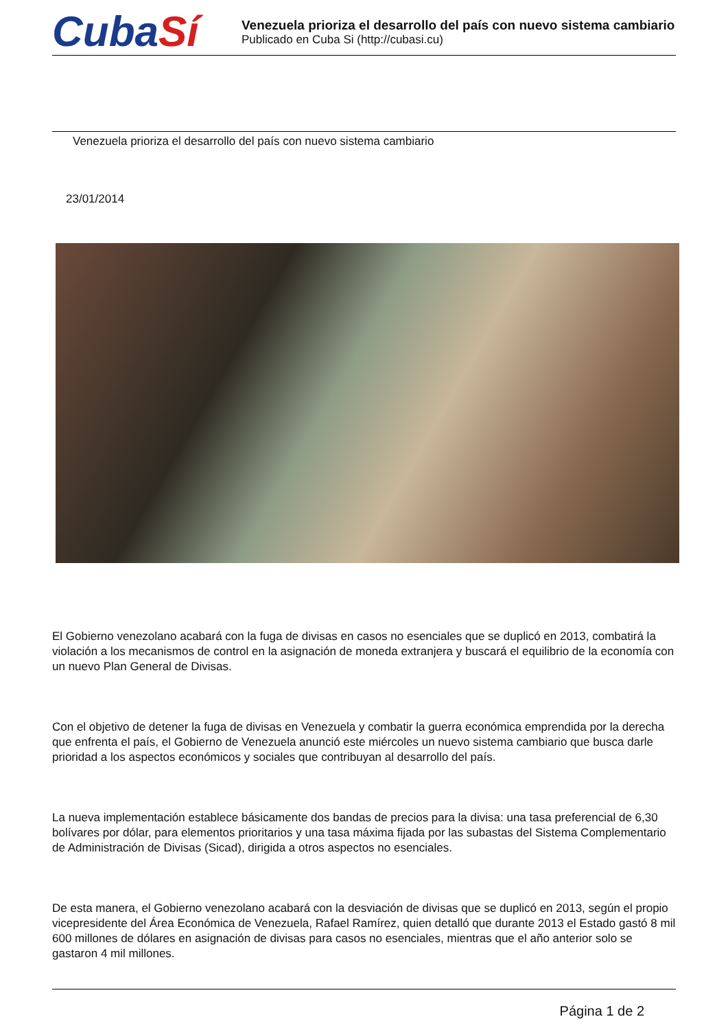CubaSí
Venezuela prioriza el desarrollo del país con nuevo sistema cambiario
Publicado en Cuba Si (http://cubasi.cu)
Venezuela prioriza el desarrollo del país con nuevo sistema cambiario
23/01/2014
El Gobierno venezolano acabará con la fuga de divisas en casos no esenciales que se duplicó en 2013, combatirá la violación a los mecanismos de control en la asignación de moneda extranjera y buscará el equilibrio de la economía con un nuevo Plan General de Divisas.
Con el objetivo de detener la fuga de divisas en Venezuela y combatir la guerra económica emprendida por la derecha que enfrenta el país, el Gobierno de Venezuela anunció este miércoles un nuevo sistema cambiario que busca darle prioridad a los aspectos económicos y sociales que contribuyan al desarrollo del país.
La nueva implementación establece básicamente dos bandas de precios para la divisa: una tasa preferencial de 6,30 bolívares por dólar, para elementos prioritarios y una tasa máxima fijada por las subastas del Sistema Complementario de Administración de Divisas (Sicad), dirigida a otros aspectos no esenciales.
De esta manera, el Gobierno venezolano acabará con la desviación de divisas que se duplicó en 2013, según el propio vicepresidente del Área Económica de Venezuela, Rafael Ramírez, quien detalló que durante 2013 el Estado gastó 8 mil 600 millones de dólares en asignación de divisas para casos no esenciales, mientras que el año anterior solo se gastaron 4 mil millones.
Página 1 de 2